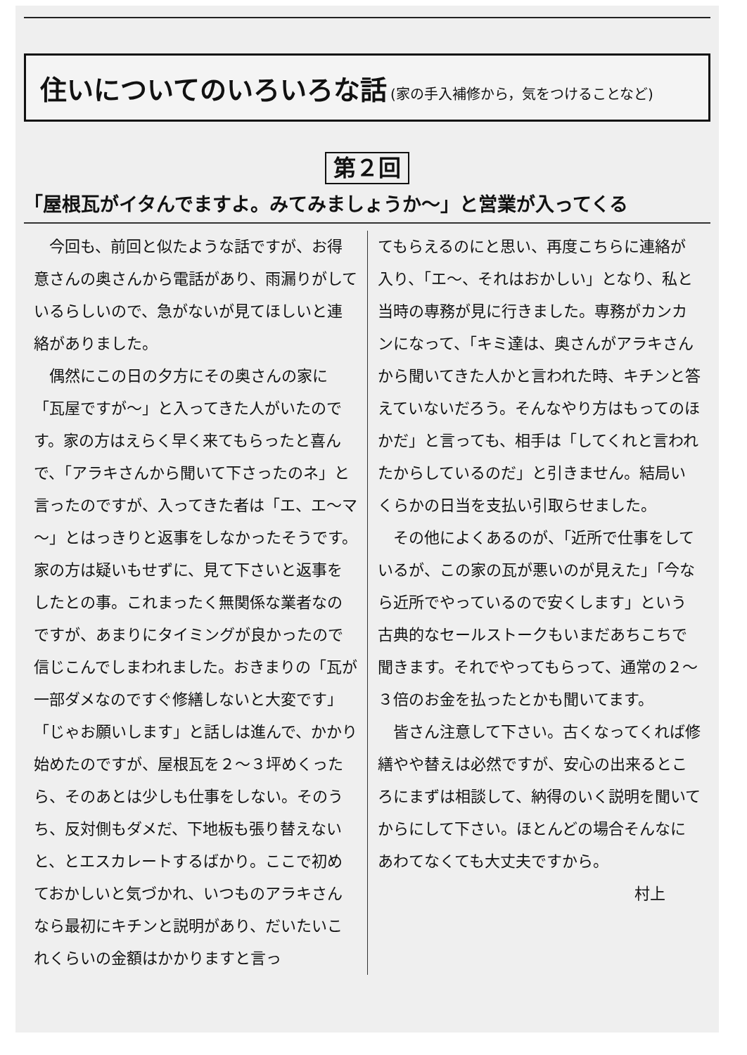住いについてのいろいろな話 (家の手入補修から，気をつけることなど)
第２回
「屋根瓦がイタんでますよ。みてみましょうか～」と営業が入ってくる
今回も、前回と似たような話ですが、お得意さんの奥さんから電話があり、雨漏りがしているらしいので、急がないが見てほしいと連絡がありました。
偶然にこの日の夕方にその奥さんの家に「瓦屋ですが～」と入ってきた人がいたのです。家の方はえらく早く来てもらったと喜んで、「アラキさんから聞いて下さったのネ」と言ったのですが、入ってきた者は「エ、エ～マ～」とはっきりと返事をしなかったそうです。家の方は疑いもせずに、見て下さいと返事をしたとの事。これまったく無関係な業者なのですが、あまりにタイミングが良かったので信じこんでしまわれました。おきまりの「瓦が一部ダメなのですぐ修繕しないと大変です」「じゃお願いします」と話しは進んで、かかり始めたのですが、屋根瓦を２～３坪めくったら、そのあとは少しも仕事をしない。そのうち、反対側もダメだ、下地板も張り替えないと、とエスカレートするばかり。ここで初めておかしいと気づかれ、いつものアラキさんなら最初にキチンと説明があり、だいたいこれくらいの金額はかかりますと言っ
てもらえるのにと思い、再度こちらに連絡が入り、「エ～、それはおかしい」となり、私と当時の専務が見に行きました。専務がカンカンになって、「キミ達は、奥さんがアラキさんから聞いてきた人かと言われた時、キチンと答えていないだろう。そんなやり方はもってのほかだ」と言っても、相手は「してくれと言われたからしているのだ」と引きません。結局いくらかの日当を支払い引取らせました。
その他によくあるのが、「近所で仕事をしているが、この家の瓦が悪いのが見えた」「今なら近所でやっているので安くします」という古典的なセールストークもいまだあちこちで聞きます。それでやってもらって、通常の２～３倍のお金を払ったとかも聞いてます。
皆さん注意して下さい。古くなってくれば修繕やや替えは必然ですが、安心の出来るところにまずは相談して、納得のいく説明を聞いてからにして下さい。ほとんどの場合そんなにあわてなくても大丈夫ですから。
村上